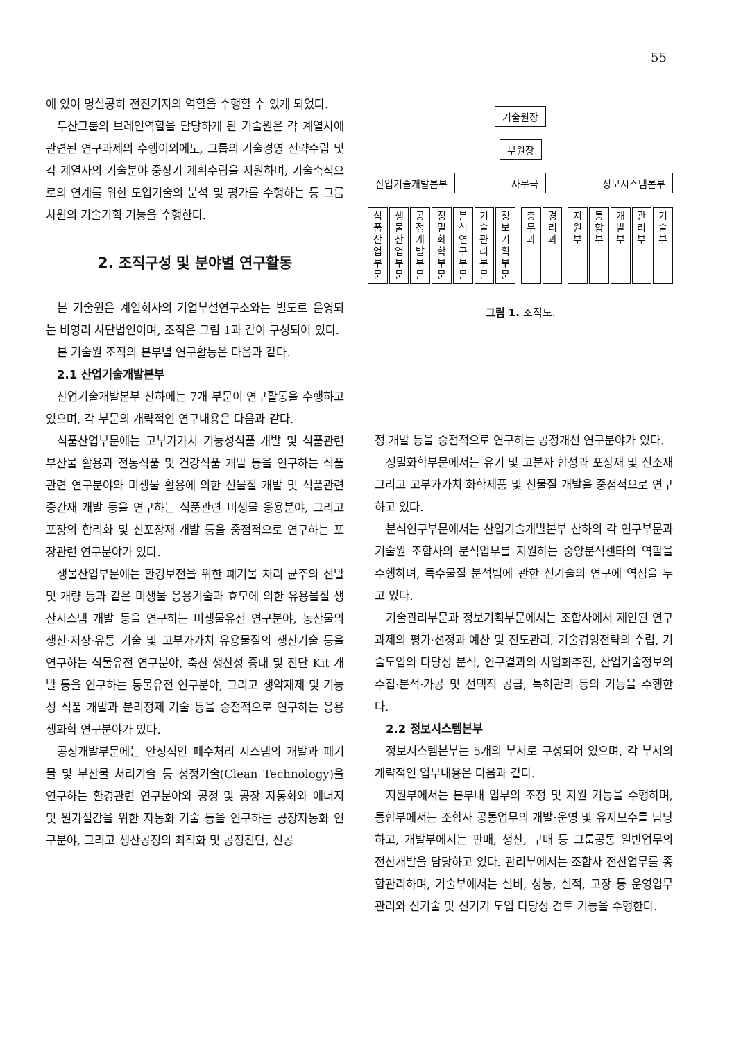55
에 있어 명실공히 전진기지의 역할을 수행할 수 있게 되었다.
두산그룹의 브레인역할을 담당하게 된 기술원은 각 계열사에 관련된 연구과제의 수행이외에도, 그룹의 기술경영 전략수립 및 각 계열사의 기술분야 중장기 계획수립을 지원하며, 기술축적으로의 연계를 위한 도입기술의 분석 및 평가를 수행하는 등 그룹차원의 기술기획 기능을 수행한다.
2. 조직구성 및 분야별 연구활동
본 기술원은 계열회사의 기업부설연구소와는 별도로 운영되는 비영리 사단법인이며, 조직은 그림 1과 같이 구성되어 있다.
본 기술원 조직의 본부별 연구활동은 다음과 같다.
2.1 산업기술개발본부
산업기술개발본부 산하에는 7개 부문이 연구활동을 수행하고 있으며, 각 부문의 개략적인 연구내용은 다음과 같다.
식품산업부문에는 고부가가치 기능성식품 개발 및 식품관련 부산물 활용과 전통식품 및 건강식품 개발 등을 연구하는 식품관련 연구분야와 미생물 활용에 의한 신물질 개발 및 식품관련 중간재 개발 등을 연구하는 식품관련 미생물 응용분야, 그리고 포장의 합리화 및 신포장재 개발 등을 중점적으로 연구하는 포장관련 연구분야가 있다.
생물산업부문에는 환경보전을 위한 폐기물 처리 균주의 선발 및 개량 등과 같은 미생물 응용기술과 효모에 의한 유용물질 생산시스템 개발 등을 연구하는 미생물유전 연구분야, 농산물의 생산·저장·유통 기술 및 고부가가치 유용물질의 생산기술 등을 연구하는 식물유전 연구분야, 축산 생산성 증대 및 진단 Kit 개발 등을 연구하는 동물유전 연구분야, 그리고 생약재제 및 기능성 식품 개발과 분리정제 기술 등을 중점적으로 연구하는 응용생화학 연구분야가 있다.
공정개발부문에는 안정적인 폐수처리 시스템의 개발과 폐기물 및 부산물 처리기술 등 청정기술(Clean Technology)을 연구하는 환경관련 연구분야와 공정 및 공장 자동화와 에너지 및 원가절감을 위한 자동화 기술 등을 연구하는 공장자동화 연구분야, 그리고 생산공정의 최적화 및 공정진단, 신공
기술원장
부원장
산업기술개발본부 사무국 정보시스템본부
식품산업부문
생물산업부문
공정개발부문
정밀화학부문
분석연구부문
기술관리부문
정보기획부문
총무과
경리과
지원부
통합부
개발부
관리부
기술부
그림 1. 조직도.
정 개발 등을 중점적으로 연구하는 공정개선 연구분야가 있다.
정밀화학부문에서는 유기 및 고분자 합성과 포장재 및 신소재 그리고 고부가가치 화학제품 및 신물질 개발을 중점적으로 연구하고 있다.
분석연구부문에서는 산업기술개발본부 산하의 각 연구부문과 기술원 조합사의 분석업무를 지원하는 중앙분석센타의 역할을 수행하며, 특수물질 분석법에 관한 신기술의 연구에 역점을 두고 있다.
기술관리부문과 정보기획부문에서는 조합사에서 제안된 연구과제의 평가·선정과 예산 및 진도관리, 기술경영전략의 수립, 기술도입의 타당성 분석, 연구결과의 사업화추진, 산업기술정보의 수집·분석·가공 및 선택적 공급, 특허관리 등의 기능을 수행한다.
2.2 정보시스템본부
정보시스템본부는 5개의 부서로 구성되어 있으며, 각 부서의 개략적인 업무내용은 다음과 같다.
지원부에서는 본부내 업무의 조정 및 지원 기능을 수행하며, 통합부에서는 조합사 공통업무의 개발·운영 및 유지보수를 담당하고, 개발부에서는 판매, 생산, 구매 등 그룹공통 일반업무의 전산개발을 담당하고 있다. 관리부에서는 조합사 전산업무를 종합관리하며, 기술부에서는 설비, 성능, 실적, 고장 등 운영업무관리와 신기술 및 신기기 도입 타당성 검토 기능을 수행한다.